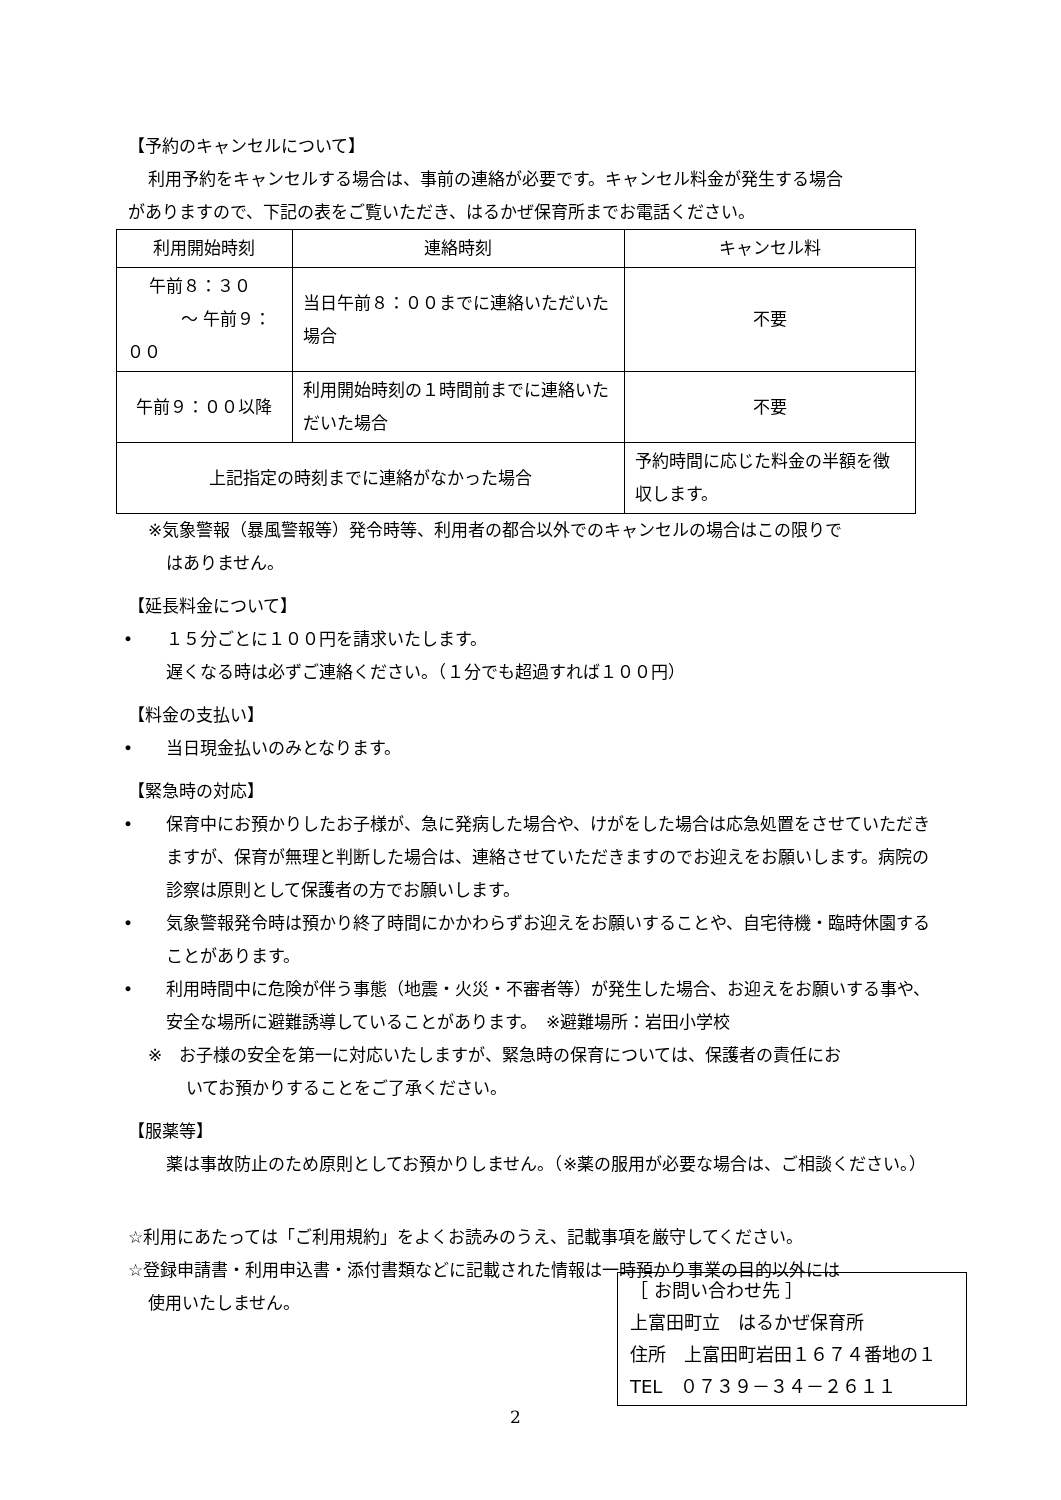【予約のキャンセルについて】
利用予約をキャンセルする場合は、事前の連絡が必要です。キャンセル料金が発生する場合
がありますので、下記の表をご覧いただき、はるかぜ保育所までお電話ください。
| 利用開始時刻 | 連絡時刻 | キャンセル料 |
| 午前８：３０ ～ 午前９：００ | 当日午前８：００までに連絡いただいた場合 | 不要 |
| 午前９：００以降 | 利用開始時刻の１時間前までに連絡いただいた場合 | 不要 |
| 上記指定の時刻までに連絡がなかった場合 | | 予約時間に応じた料金の半額を徴収します。 |
※気象警報（暴風警報等）発令時等、利用者の都合以外でのキャンセルの場合はこの限りで
はありません。
【延長料金について】
• １５分ごとに１００円を請求いたします。
遅くなる時は必ずご連絡ください。（１分でも超過すれば１００円）
【料金の支払い】
• 当日現金払いのみとなります。
【緊急時の対応】
• 保育中にお預かりしたお子様が、急に発病した場合や、けがをした場合は応急処置をさせていただきますが、保育が無理と判断した場合は、連絡させていただきますのでお迎えをお願いします。病院の診察は原則として保護者の方でお願いします。
• 気象警報発令時は預かり終了時間にかかわらずお迎えをお願いすることや、自宅待機・臨時休園することがあります。
• 利用時間中に危険が伴う事態（地震・火災・不審者等）が発生した場合、お迎えをお願いする事や、安全な場所に避難誘導していることがあります。　※避難場所：岩田小学校
※　お子様の安全を第一に対応いたしますが、緊急時の保育については、保護者の責任にお
いてお預かりすることをご了承ください。
【服薬等】
薬は事故防止のため原則としてお預かりしません。（※薬の服用が必要な場合は、ご相談ください。）
☆利用にあたっては「ご利用規約」をよくお読みのうえ、記載事項を厳守してください。
☆登録申請書・利用申込書・添付書類などに記載された情報は一時預かり事業の目的以外には
使用いたしません。
［ お問い合わせ先 ］
上富田町立　はるかぜ保育所
住所　上富田町岩田１６７４番地の１
TEL　０７３９－３４－２６１１
2